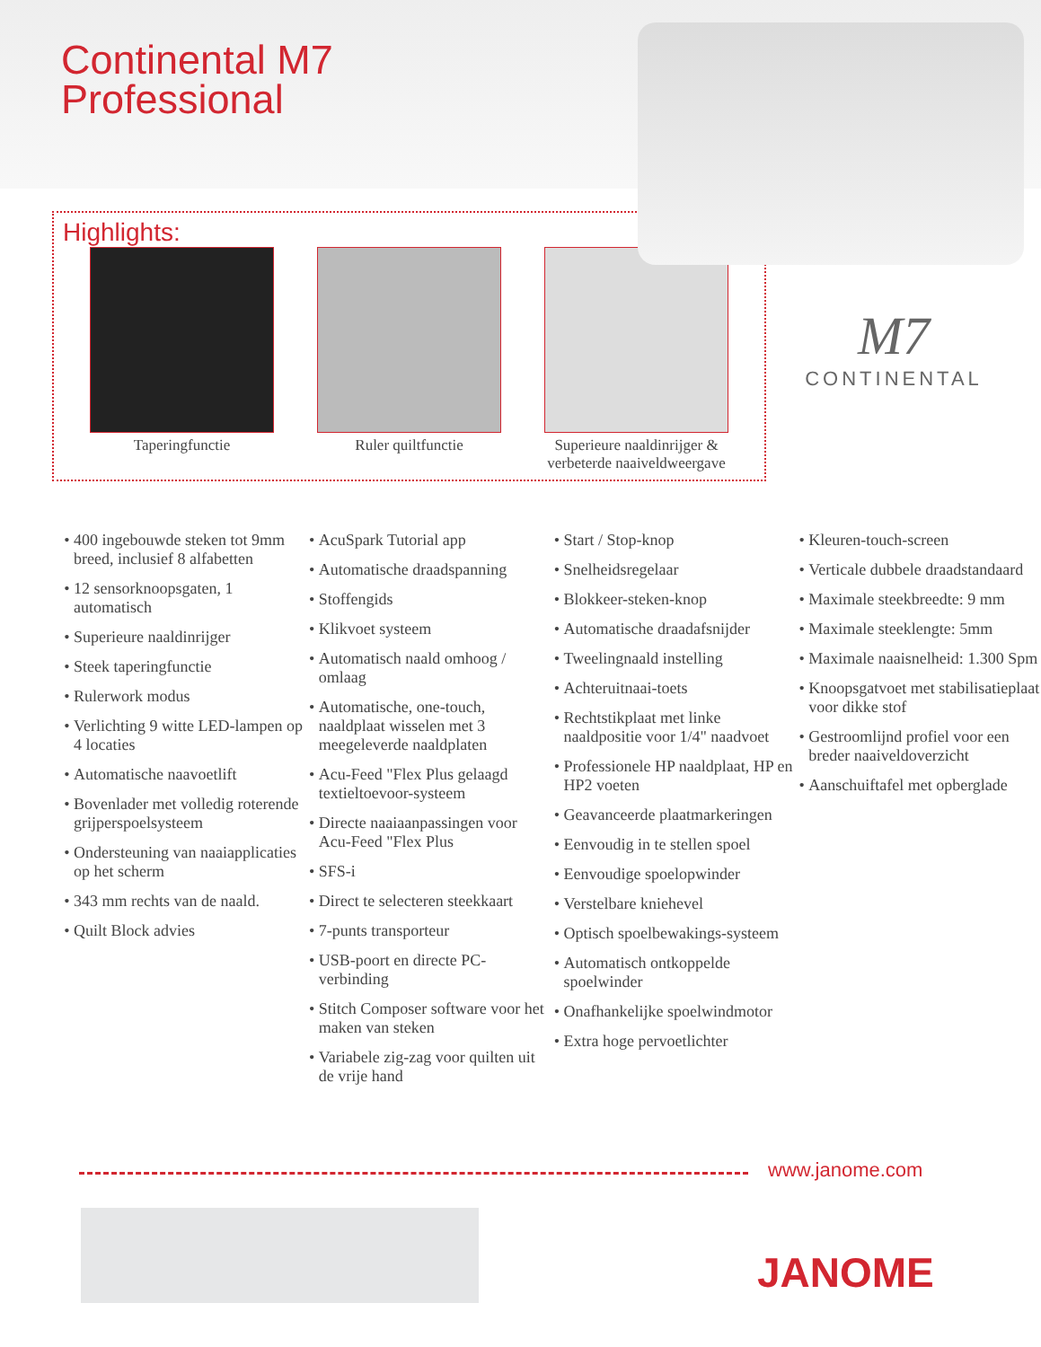Continental M7
Professional
Highlights:
Taperingfunctie Ruler quiltfunctie Superieure naaldinrijger & verbeterde naaiveldweergave
M7
CONTINENTAL
400 ingebouwde steken tot 9mm breed, inclusief 8 alfabetten
12 sensorknoopsgaten, 1 automatisch
Superieure naaldinrijger
Steek taperingfunctie
Rulerwork modus
Verlichting 9 witte LED-lampen op 4 locaties
Automatische naavoetlift
Bovenlader met volledig roterende grijperspoelsysteem
Ondersteuning van naaiapplicaties op het scherm
343 mm rechts van de naald.
Quilt Block advies
AcuSpark Tutorial app
Automatische draadspanning
Stoffengids
Klikvoet systeem
Automatisch naald omhoog / omlaag
Automatische, one-touch, naaldplaat wisselen met 3 meegeleverde naaldplaten
Acu-Feed "Flex Plus gelaagd textieltoevoor-systeem
Directe naaiaanpassingen voor Acu-Feed "Flex Plus
SFS-i
Direct te selecteren steekkaart
7-punts transporteur
USB-poort en directe PC-verbinding
Stitch Composer software voor het maken van steken
Variabele zig-zag voor quilten uit de vrije hand
Start / Stop-knop
Snelheidsregelaar
Blokkeer-steken-knop
Automatische draadafsnijder
Tweelingnaald instelling
Achteruitnaai-toets
Rechtstikplaat met linke naaldpositie voor 1/4" naadvoet
Professionele HP naaldplaat, HP en HP2 voeten
Geavanceerde plaatmarkeringen
Eenvoudig in te stellen spoel
Eenvoudige spoelopwinder
Verstelbare kniehevel
Optisch spoelbewakings-systeem
Automatisch ontkoppelde spoelwinder
Onafhankelijke spoelwindmotor
Extra hoge pervoetlichter
Kleuren-touch-screen
Verticale dubbele draadstandaard
Maximale steekbreedte: 9 mm
Maximale steeklengte: 5mm
Maximale naaisnelheid: 1.300 Spm
Knoopsgatvoet met stabilisatieplaat voor dikke stof
Gestroomlijnd profiel voor een breder naaiveldoverzicht
Aanschuiftafel met opberglade
www.janome.com
JANOME